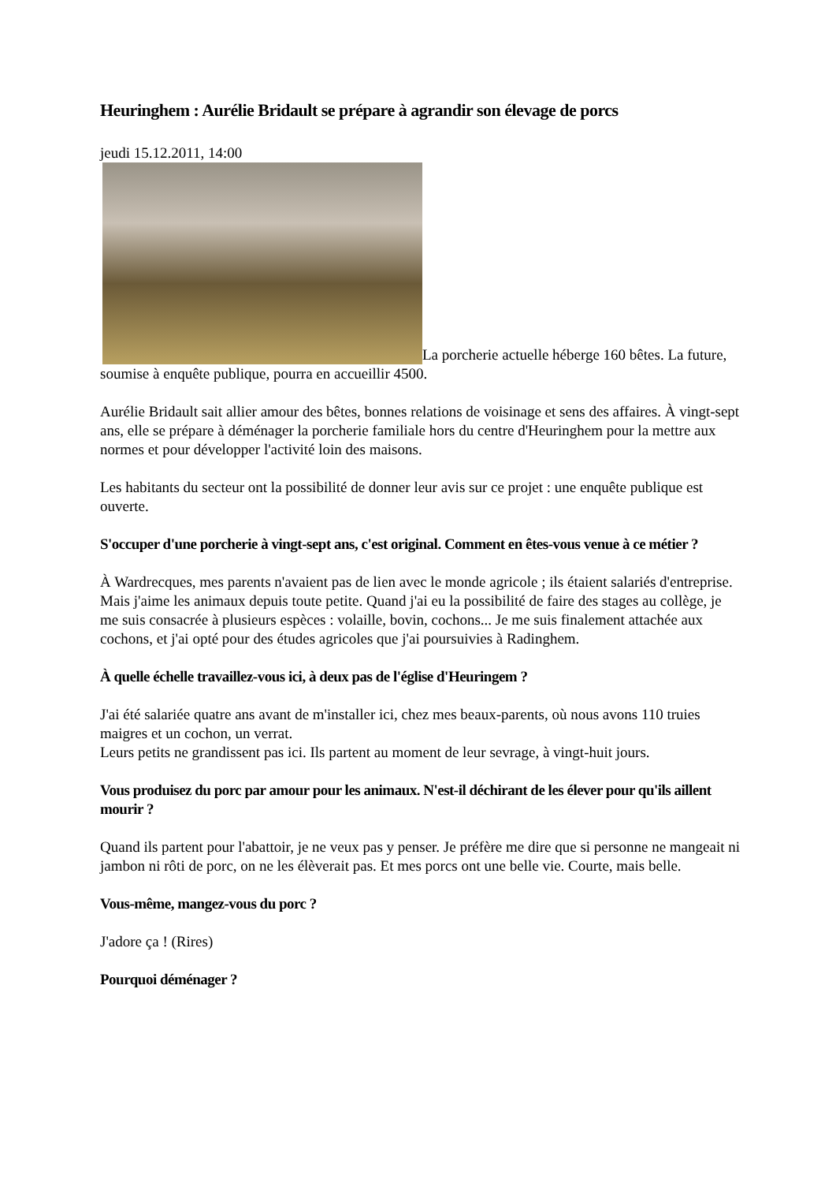Heuringhem : Aurélie Bridault se prépare à agrandir son élevage de porcs
jeudi 15.12.2011, 14:00
La porcherie actuelle héberge 160 bêtes. La future, soumise à enquête publique, pourra en accueillir 4500.
Aurélie Bridault sait allier amour des bêtes, bonnes relations de voisinage et sens des affaires. À vingt-sept ans, elle se prépare à déménager la porcherie familiale hors du centre d'Heuringhem pour la mettre aux normes et pour développer l'activité loin des maisons.
Les habitants du secteur ont la possibilité de donner leur avis sur ce projet : une enquête publique est ouverte.
S'occuper d'une porcherie à vingt-sept ans, c'est original. Comment en êtes-vous venue à ce métier ?
À Wardrecques, mes parents n'avaient pas de lien avec le monde agricole ; ils étaient salariés d'entreprise. Mais j'aime les animaux depuis toute petite. Quand j'ai eu la possibilité de faire des stages au collège, je me suis consacrée à plusieurs espèces : volaille, bovin, cochons... Je me suis finalement attachée aux cochons, et j'ai opté pour des études agricoles que j'ai poursuivies à Radinghem.
À quelle échelle travaillez-vous ici, à deux pas de l'église d'Heuringem ?
J'ai été salariée quatre ans avant de m'installer ici, chez mes beaux-parents, où nous avons 110 truies maigres et un cochon, un verrat.
Leurs petits ne grandissent pas ici. Ils partent au moment de leur sevrage, à vingt-huit jours.
Vous produisez du porc par amour pour les animaux. N'est-il déchirant de les élever pour qu'ils aillent mourir ?
Quand ils partent pour l'abattoir, je ne veux pas y penser. Je préfère me dire que si personne ne mangeait ni jambon ni rôti de porc, on ne les élèverait pas. Et mes porcs ont une belle vie. Courte, mais belle.
Vous-même, mangez-vous du porc ?
J'adore ça ! (Rires)
Pourquoi déménager ?